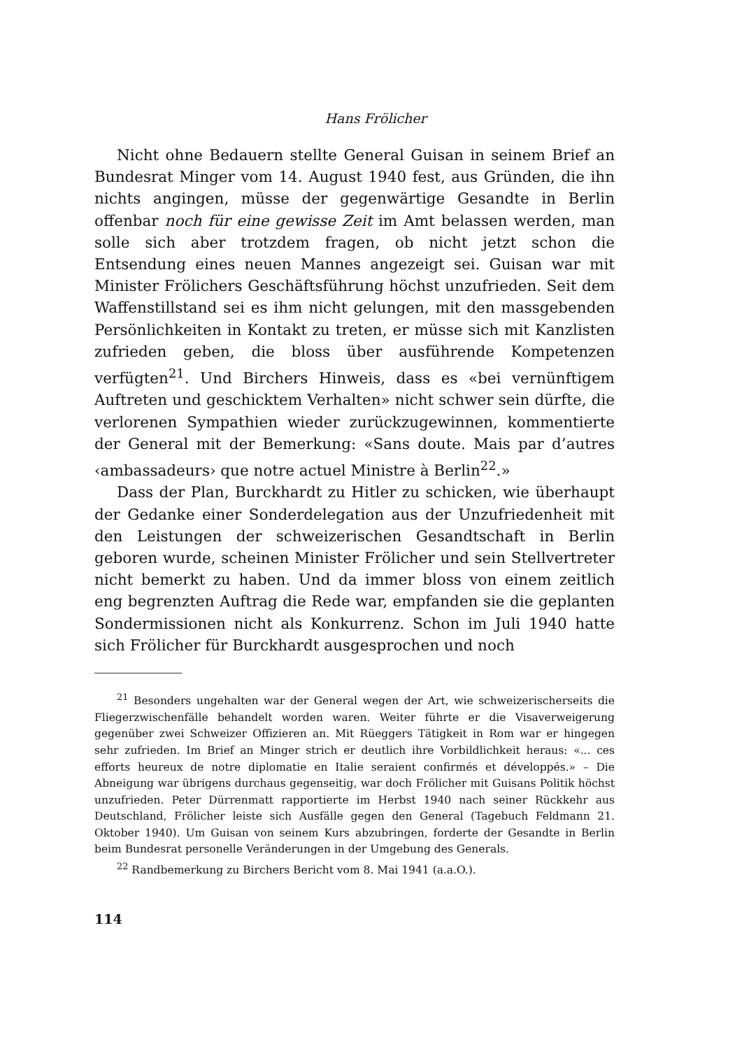Hans Frölicher
Nicht ohne Bedauern stellte General Guisan in seinem Brief an Bundesrat Minger vom 14. August 1940 fest, aus Gründen, die ihn nichts angingen, müsse der gegenwärtige Gesandte in Berlin offenbar noch für eine gewisse Zeit im Amt belassen werden, man solle sich aber trotzdem fragen, ob nicht jetzt schon die Entsendung eines neuen Mannes angezeigt sei. Guisan war mit Minister Frölichers Geschäftsführung höchst unzufrieden. Seit dem Waffenstillstand sei es ihm nicht gelungen, mit den massgebenden Persönlichkeiten in Kontakt zu treten, er müsse sich mit Kanzlisten zufrieden geben, die bloss über ausführende Kompetenzen verfügten<sup>21</sup>. Und Birchers Hinweis, dass es «bei vernünftigem Auftreten und geschicktem Verhalten» nicht schwer sein dürfte, die verlorenen Sympathien wieder zurückzugewinnen, kommentierte der General mit der Bemerkung: «Sans doute. Mais par d’autres ‹ambassadeurs› que notre actuel Ministre à Berlin<sup>22</sup>.»
Dass der Plan, Burckhardt zu Hitler zu schicken, wie überhaupt der Gedanke einer Sonderdelegation aus der Unzufriedenheit mit den Leistungen der schweizerischen Gesandtschaft in Berlin geboren wurde, scheinen Minister Frölicher und sein Stellvertreter nicht bemerkt zu haben. Und da immer bloss von einem zeitlich eng begrenzten Auftrag die Rede war, empfanden sie die geplanten Sondermissionen nicht als Konkurrenz. Schon im Juli 1940 hatte sich Frölicher für Burckhardt ausgesprochen und noch
<sup>21</sup> Besonders ungehalten war der General wegen der Art, wie schweizerischerseits die Fliegerzwischenfälle behandelt worden waren. Weiter führte er die Visaverweigerung gegenüber zwei Schweizer Offizieren an. Mit Rüeggers Tätigkeit in Rom war er hingegen sehr zufrieden. Im Brief an Minger strich er deutlich ihre Vorbildlichkeit heraus: «... ces efforts heureux de notre diplomatie en Italie seraient confirmés et développés.» – Die Abneigung war übrigens durchaus gegenseitig, war doch Frölicher mit Guisans Politik höchst unzufrieden. Peter Dürrenmatt rapportierte im Herbst 1940 nach seiner Rückkehr aus Deutschland, Frölicher leiste sich Ausfälle gegen den General (Tagebuch Feldmann 21. Oktober 1940). Um Guisan von seinem Kurs abzubringen, forderte der Gesandte in Berlin beim Bundesrat personelle Veränderungen in der Umgebung des Generals.
<sup>22</sup> Randbemerkung zu Birchers Bericht vom 8. Mai 1941 (a.a.O.).
114